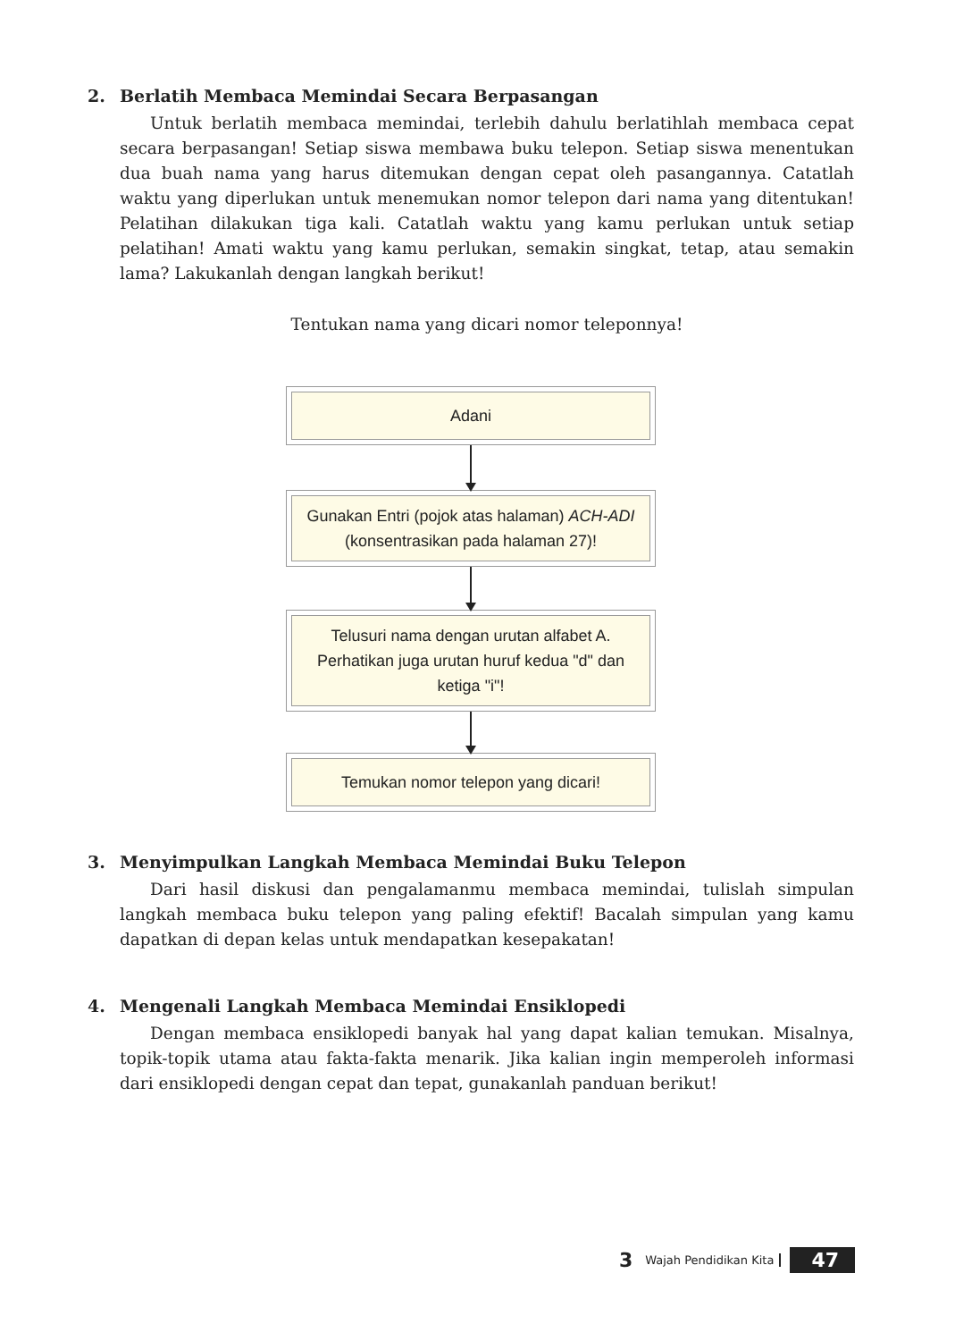2. Berlatih Membaca Memindai Secara Berpasangan
Untuk berlatih membaca memindai, terlebih dahulu berlatihlah membaca cepat secara berpasangan! Setiap siswa membawa buku telepon. Setiap siswa menentukan dua buah nama yang harus ditemukan dengan cepat oleh pasangannya. Catatlah waktu yang diperlukan untuk menemukan nomor telepon dari nama yang ditentukan! Pelatihan dilakukan tiga kali. Catatlah waktu yang kamu perlukan untuk setiap pelatihan! Amati waktu yang kamu perlukan, semakin singkat, tetap, atau semakin lama? Lakukanlah dengan langkah berikut!
Tentukan nama yang dicari nomor teleponnya!
Adani
Gunakan Entri (pojok atas halaman) ACH-ADI
(konsentrasikan pada halaman 27)!
Telusuri nama dengan urutan alfabet A.
Perhatikan juga urutan huruf kedua "d" dan
ketiga "i"!
Temukan nomor telepon yang dicari!
3. Menyimpulkan Langkah Membaca Memindai Buku Telepon
Dari hasil diskusi dan pengalamanmu membaca memindai, tulislah simpulan langkah membaca buku telepon yang paling efektif! Bacalah simpulan yang kamu dapatkan di depan kelas untuk mendapatkan kesepakatan!
4. Mengenali Langkah Membaca Memindai Ensiklopedi
Dengan membaca ensiklopedi banyak hal yang dapat kalian temukan. Misalnya, topik-topik utama atau fakta-fakta menarik. Jika kalian ingin memperoleh informasi dari ensiklopedi dengan cepat dan tepat, gunakanlah panduan berikut!
3 Wajah Pendidikan Kita 47